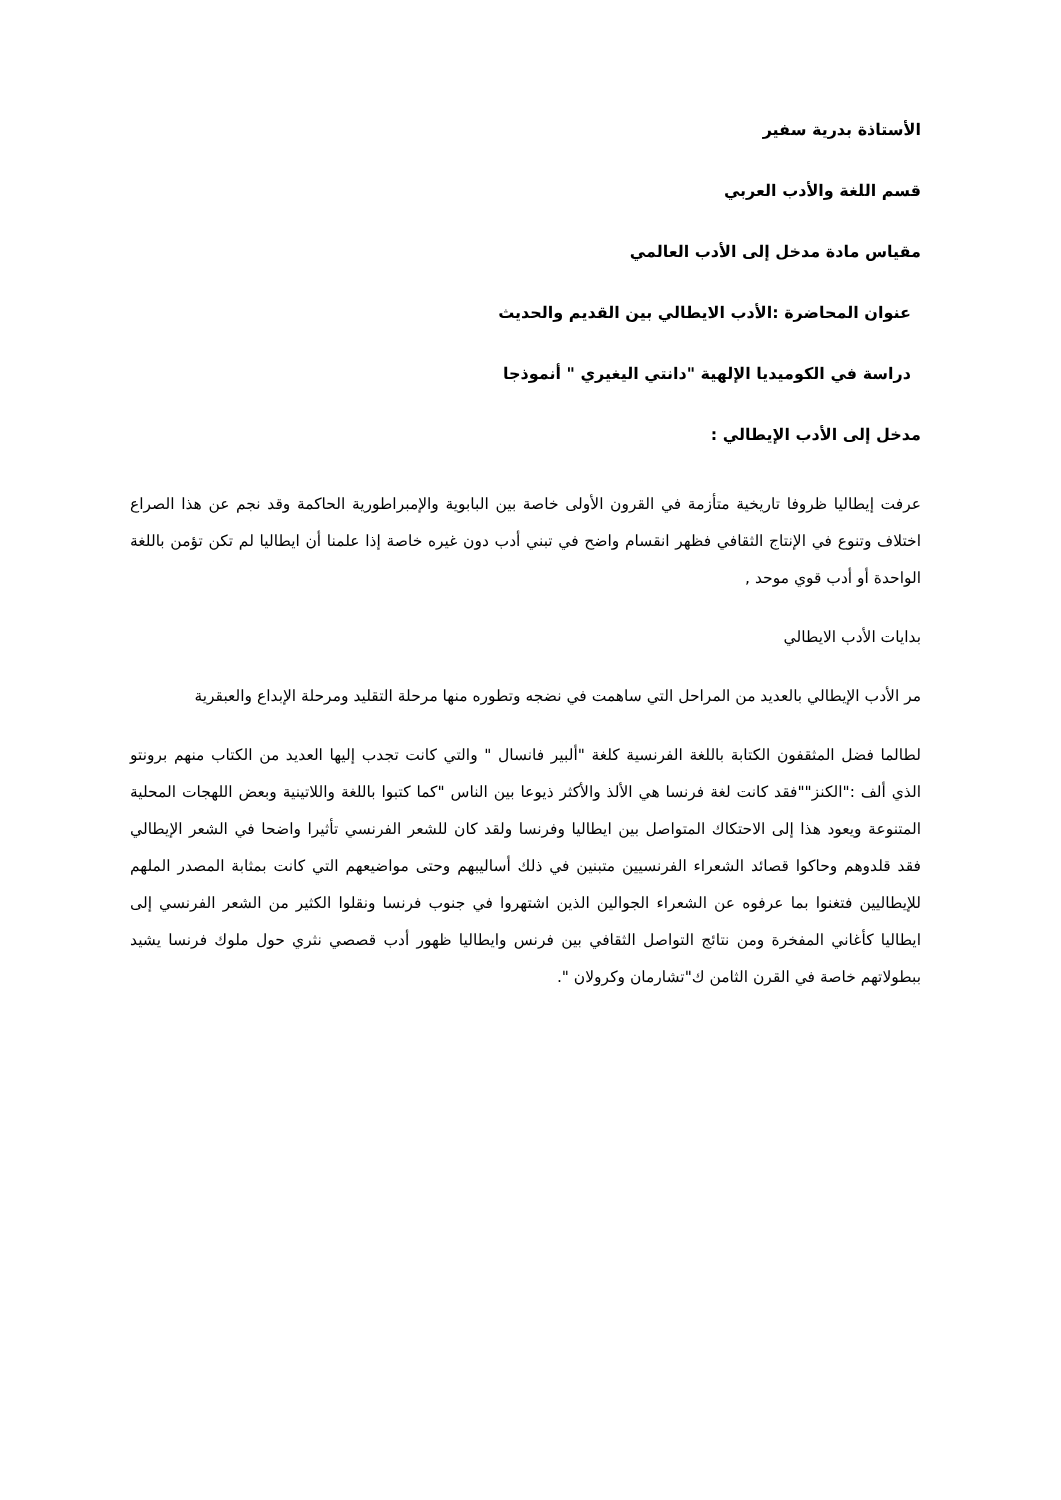الأستاذة بدرية سفير
قسم اللغة والأدب العربي
مقياس مادة مدخل إلى الأدب العالمي
عنوان المحاضرة :الأدب الايطالي بين القديم والحديث
دراسة في الكوميديا الإلهية "دانتي اليغيري " أنموذجا
مدخل إلى الأدب الإيطالي :
عرفت إيطاليا ظروفا تاريخية متأزمة في القرون الأولى خاصة بين البابوية والإمبراطورية الحاكمة وقد نجم عن هذا الصراع اختلاف وتنوع في الإنتاج الثقافي فظهر انقسام واضح في تبني أدب دون غيره خاصة إذا علمنا أن ايطاليا لم تكن تؤمن باللغة الواحدة أو أدب قوي موحد ,
بدايات الأدب الايطالي
مر الأدب الإيطالي بالعديد من المراحل التي ساهمت في نضجه وتطوره منها مرحلة التقليد ومرحلة الإبداع والعبقرية
لطالما فضل المثقفون الكتابة باللغة الفرنسية كلغة "ألبير فانسال " والتي كانت تجدب إليها العديد من الكتاب منهم برونتو الذي ألف :"الكنز""فقد كانت لغة فرنسا هي الألذ والأكثر ذيوعا بين الناس "كما كتبوا باللغة واللاتينية وبعض اللهجات المحلية المتنوعة ويعود هذا إلى الاحتكاك المتواصل بين ايطاليا وفرنسا ولقد كان للشعر الفرنسي تأثيرا واضحا في الشعر الإيطالي فقد قلدوهم وحاكوا قصائد الشعراء الفرنسيين متبنين في ذلك أساليبهم وحتى مواضيعهم التي كانت بمثابة المصدر الملهم للإيطاليين فتغنوا بما عرفوه عن الشعراء الجوالين الذين اشتهروا في جنوب فرنسا ونقلوا الكثير من الشعر الفرنسي إلى ايطاليا كأغاني المفخرة ومن نتائج التواصل الثقافي بين فرنس وايطاليا ظهور أدب قصصي نثري حول ملوك فرنسا يشيد ببطولاتهم خاصة في القرن الثامن ك"تشارمان وكرولان ".